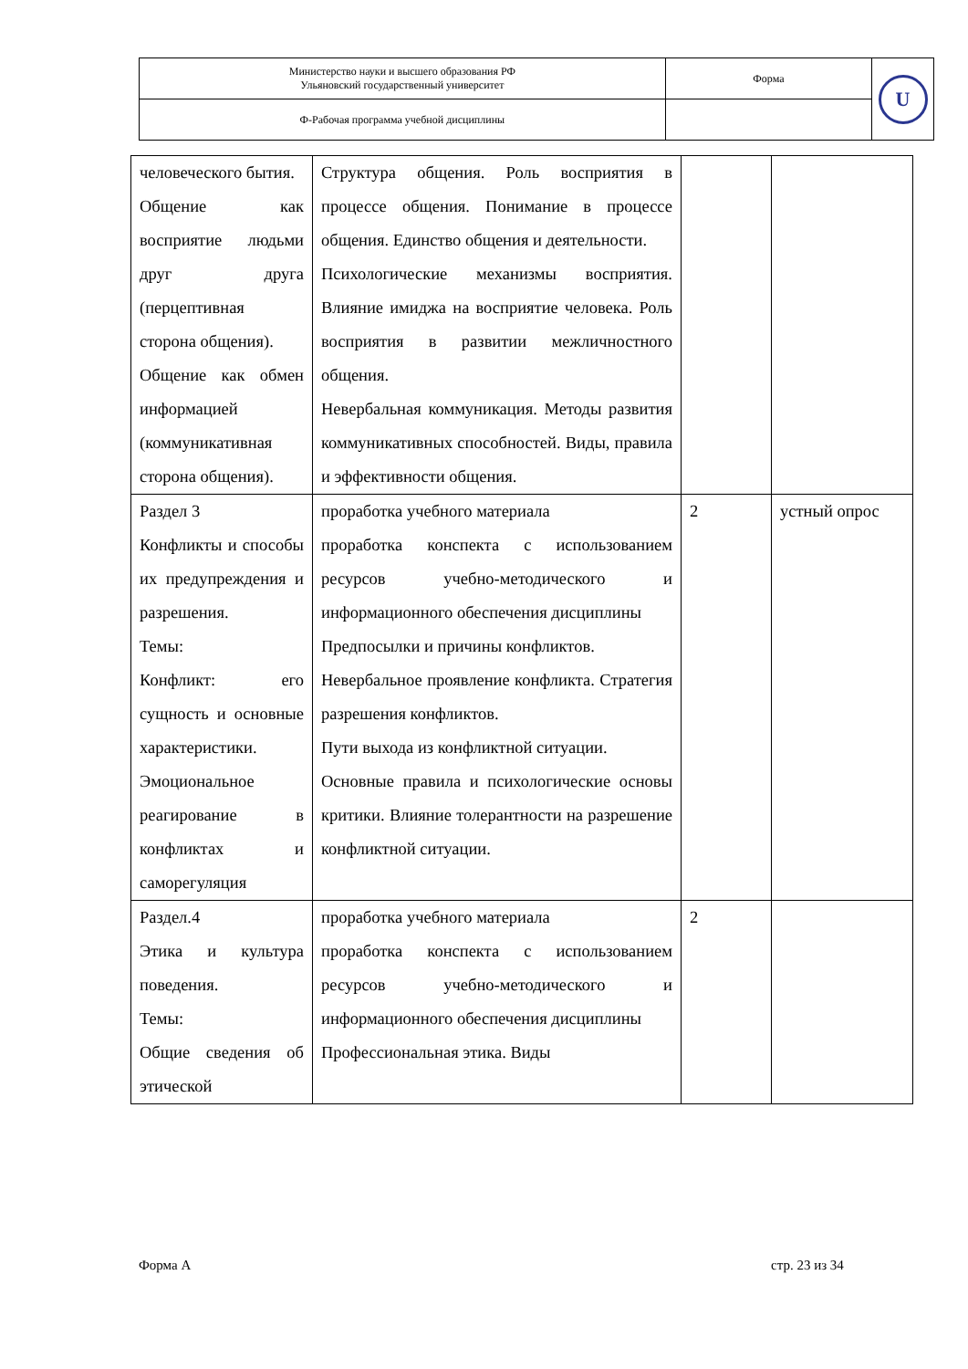| Министерство науки и высшего образования РФ Ульяновский государственный университет | Форма | U |
| Ф-Рабочая программа учебной дисциплины | | |
| человеческого бытия. Общение как восприятие людьми друг друга (перцептивная сторона общения). Общение как обмен информацией (коммуникативная сторона общения). | Структура общения. Роль восприятия в процессе общения. Понимание в процессе общения. Единство общения и деятельности. Психологические механизмы восприятия. Влияние имиджа на восприятие человека. Роль восприятия в развитии межличностного общения. Невербальная коммуникация. Методы развития коммуникативных способностей. Виды, правила и эффективности общения. | | |
| Раздел 3 Конфликты и способы их предупреждения и разрешения. Темы: Конфликт: его сущность и основные характеристики. Эмоциональное реагирование в конфликтах и саморегуляция | проработка учебного материала проработка конспекта с использованием ресурсов учебно-методического и информационного обеспечения дисциплины Предпосылки и причины конфликтов. Невербальное проявление конфликта. Стратегия разрешения конфликтов. Пути выхода из конфликтной ситуации. Основные правила и психологические основы критики. Влияние толерантности на разрешение конфликтной ситуации. | 2 | устный опрос |
| Раздел.4 Этика и культура поведения. Темы: Общие сведения об этической | проработка учебного материала проработка конспекта с использованием ресурсов учебно-методического и информационного обеспечения дисциплины Профессиональная этика. Виды | 2 | |
Форма А стр. 23 из 34